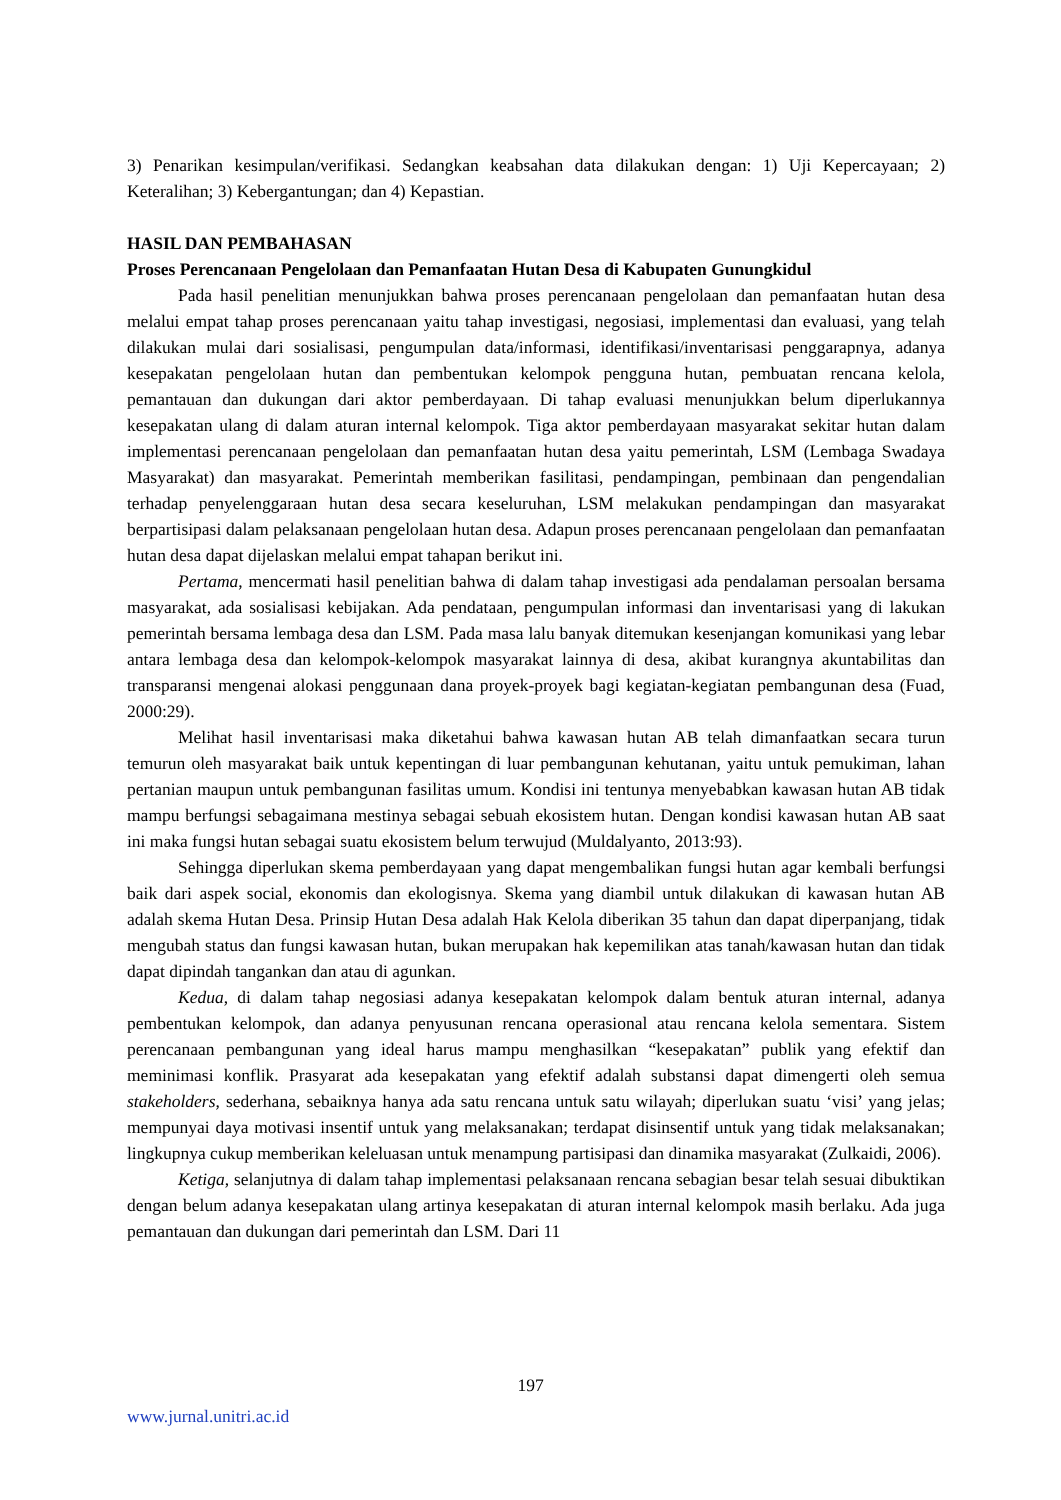3) Penarikan kesimpulan/verifikasi. Sedangkan keabsahan data dilakukan dengan: 1) Uji Kepercayaan; 2) Keteralihan; 3) Kebergantungan; dan 4) Kepastian.
HASIL DAN PEMBAHASAN
Proses Perencanaan Pengelolaan dan Pemanfaatan Hutan Desa di Kabupaten Gunungkidul
Pada hasil penelitian menunjukkan bahwa proses perencanaan pengelolaan dan pemanfaatan hutan desa melalui empat tahap proses perencanaan yaitu tahap investigasi, negosiasi, implementasi dan evaluasi, yang telah dilakukan mulai dari sosialisasi, pengumpulan data/informasi, identifikasi/inventarisasi penggarapnya, adanya kesepakatan pengelolaan hutan dan pembentukan kelompok pengguna hutan, pembuatan rencana kelola, pemantauan dan dukungan dari aktor pemberdayaan. Di tahap evaluasi menunjukkan belum diperlukannya kesepakatan ulang di dalam aturan internal kelompok. Tiga aktor pemberdayaan masyarakat sekitar hutan dalam implementasi perencanaan pengelolaan dan pemanfaatan hutan desa yaitu pemerintah, LSM (Lembaga Swadaya Masyarakat) dan masyarakat. Pemerintah memberikan fasilitasi, pendampingan, pembinaan dan pengendalian terhadap penyelenggaraan hutan desa secara keseluruhan, LSM melakukan pendampingan dan masyarakat berpartisipasi dalam pelaksanaan pengelolaan hutan desa. Adapun proses perencanaan pengelolaan dan pemanfaatan hutan desa dapat dijelaskan melalui empat tahapan berikut ini.
Pertama, mencermati hasil penelitian bahwa di dalam tahap investigasi ada pendalaman persoalan bersama masyarakat, ada sosialisasi kebijakan. Ada pendataan, pengumpulan informasi dan inventarisasi yang di lakukan pemerintah bersama lembaga desa dan LSM. Pada masa lalu banyak ditemukan kesenjangan komunikasi yang lebar antara lembaga desa dan kelompok-kelompok masyarakat lainnya di desa, akibat kurangnya akuntabilitas dan transparansi mengenai alokasi penggunaan dana proyek-proyek bagi kegiatan-kegiatan pembangunan desa (Fuad, 2000:29).
Melihat hasil inventarisasi maka diketahui bahwa kawasan hutan AB telah dimanfaatkan secara turun temurun oleh masyarakat baik untuk kepentingan di luar pembangunan kehutanan, yaitu untuk pemukiman, lahan pertanian maupun untuk pembangunan fasilitas umum. Kondisi ini tentunya menyebabkan kawasan hutan AB tidak mampu berfungsi sebagaimana mestinya sebagai sebuah ekosistem hutan. Dengan kondisi kawasan hutan AB saat ini maka fungsi hutan sebagai suatu ekosistem belum terwujud (Muldalyanto, 2013:93).
Sehingga diperlukan skema pemberdayaan yang dapat mengembalikan fungsi hutan agar kembali berfungsi baik dari aspek social, ekonomis dan ekologisnya. Skema yang diambil untuk dilakukan di kawasan hutan AB adalah skema Hutan Desa. Prinsip Hutan Desa adalah Hak Kelola diberikan 35 tahun dan dapat diperpanjang, tidak mengubah status dan fungsi kawasan hutan, bukan merupakan hak kepemilikan atas tanah/kawasan hutan dan tidak dapat dipindah tangankan dan atau di agunkan.
Kedua, di dalam tahap negosiasi adanya kesepakatan kelompok dalam bentuk aturan internal, adanya pembentukan kelompok, dan adanya penyusunan rencana operasional atau rencana kelola sementara. Sistem perencanaan pembangunan yang ideal harus mampu menghasilkan “kesepakatan” publik yang efektif dan meminimasi konflik. Prasyarat ada kesepakatan yang efektif adalah substansi dapat dimengerti oleh semua stakeholders, sederhana, sebaiknya hanya ada satu rencana untuk satu wilayah; diperlukan suatu ‘visi’ yang jelas; mempunyai daya motivasi insentif untuk yang melaksanakan; terdapat disinsentif untuk yang tidak melaksanakan; lingkupnya cukup memberikan keleluasan untuk menampung partisipasi dan dinamika masyarakat (Zulkaidi, 2006).
Ketiga, selanjutnya di dalam tahap implementasi pelaksanaan rencana sebagian besar telah sesuai dibuktikan dengan belum adanya kesepakatan ulang artinya kesepakatan di aturan internal kelompok masih berlaku. Ada juga pemantauan dan dukungan dari pemerintah dan LSM. Dari 11
197
www.jurnal.unitri.ac.id